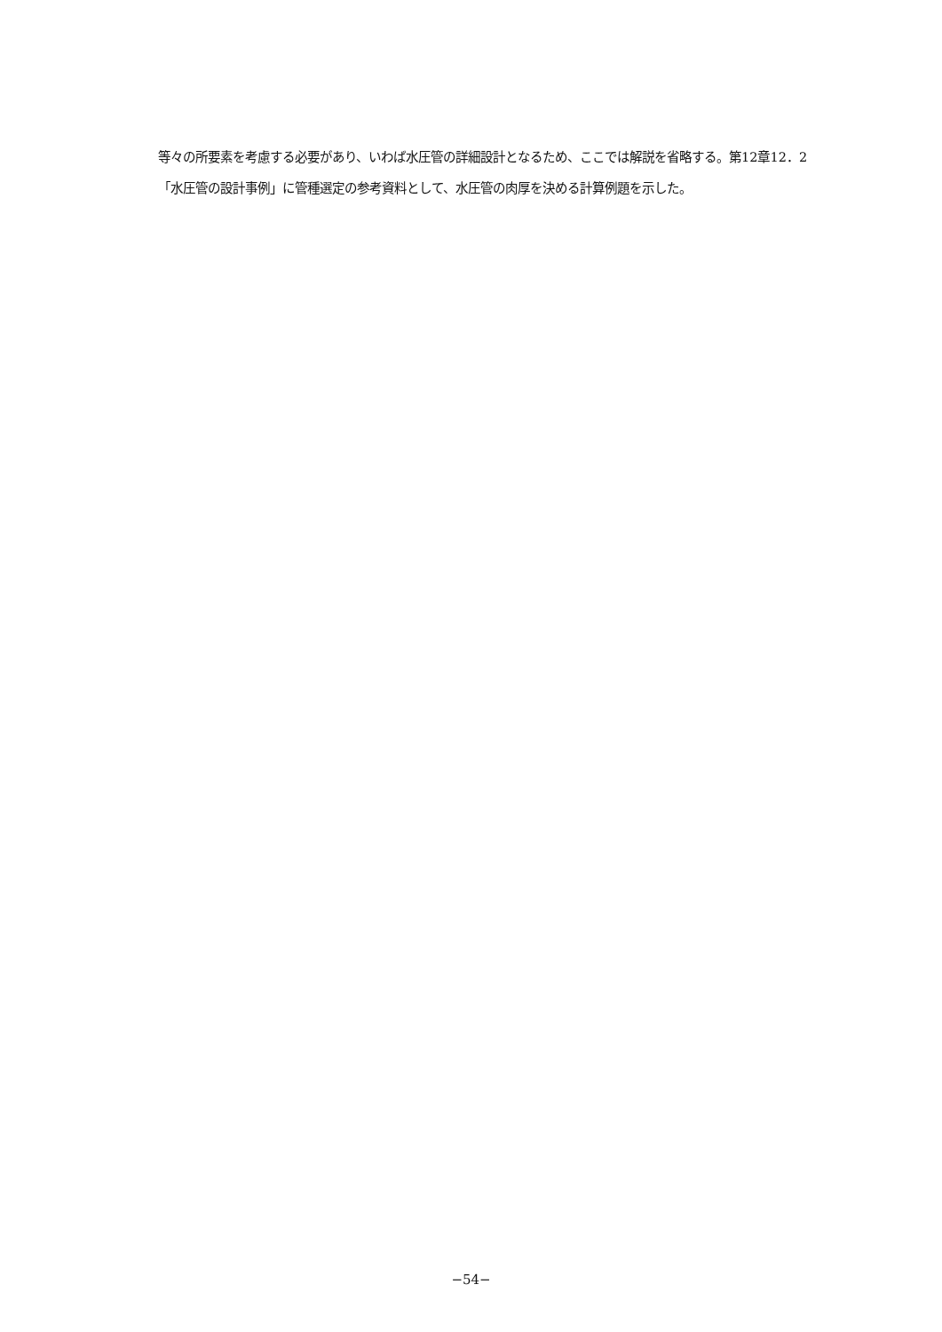等々の所要素を考慮する必要があり、いわば水圧管の詳細設計となるため、ここでは解説を省略する。第12章12．2「水圧管の設計事例」に管種選定の参考資料として、水圧管の肉厚を決める計算例題を示した。
−54−